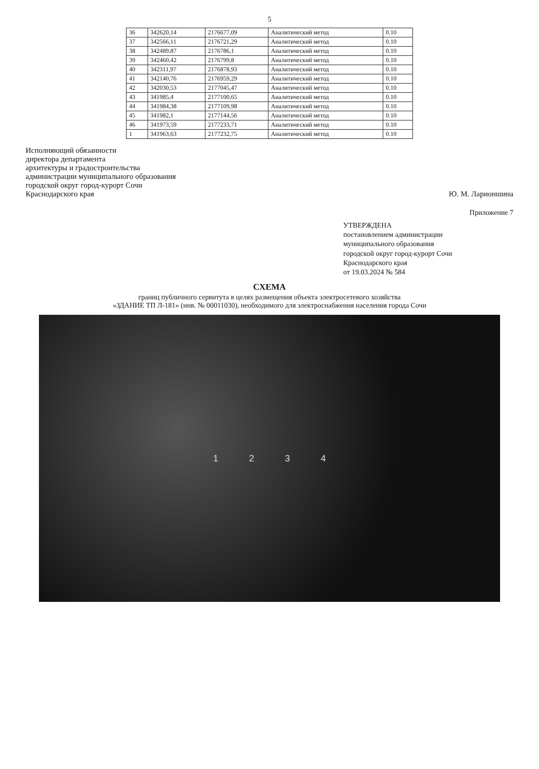5
| 36 | 342620,14 | 2176677,09 | Аналитический метод | 0.10 |
| 37 | 342566,11 | 2176721,29 | Аналитический метод | 0.10 |
| 38 | 342489,87 | 2176786,1 | Аналитический метод | 0.10 |
| 39 | 342460,42 | 2176799,8 | Аналитический метод | 0.10 |
| 40 | 342311,97 | 2176878,93 | Аналитический метод | 0.10 |
| 41 | 342140,76 | 2176959,29 | Аналитический метод | 0.10 |
| 42 | 342030,53 | 2177045,47 | Аналитический метод | 0.10 |
| 43 | 341985,4 | 2177100,65 | Аналитический метод | 0.10 |
| 44 | 341984,38 | 2177109,98 | Аналитический метод | 0.10 |
| 45 | 341982,1 | 2177144,56 | Аналитический метод | 0.10 |
| 46 | 341973,59 | 2177233,71 | Аналитический метод | 0.10 |
| 1 | 341963,63 | 2177232,75 | Аналитический метод | 0.10 |
Исполняющий обязанности
директора департамента
архитектуры и градостроительства
администрации муниципального образования
городской округ город-курорт Сочи
Краснодарского края
Ю. М. Ларионшина
Приложение 7
УТВЕРЖДЕНА
постановлением администрации
муниципального образования
городской округ город-курорт Сочи
Краснодарского края
от 19.03.2024 № 584
СХЕМА
границ публичного сервитута в целях размещения объекта электросетевого хозяйства
«ЗДАНИЕ ТП Л-181» (инв. № 00011030), необходимого для электроснабжения населения города Сочи
1 2 3 4